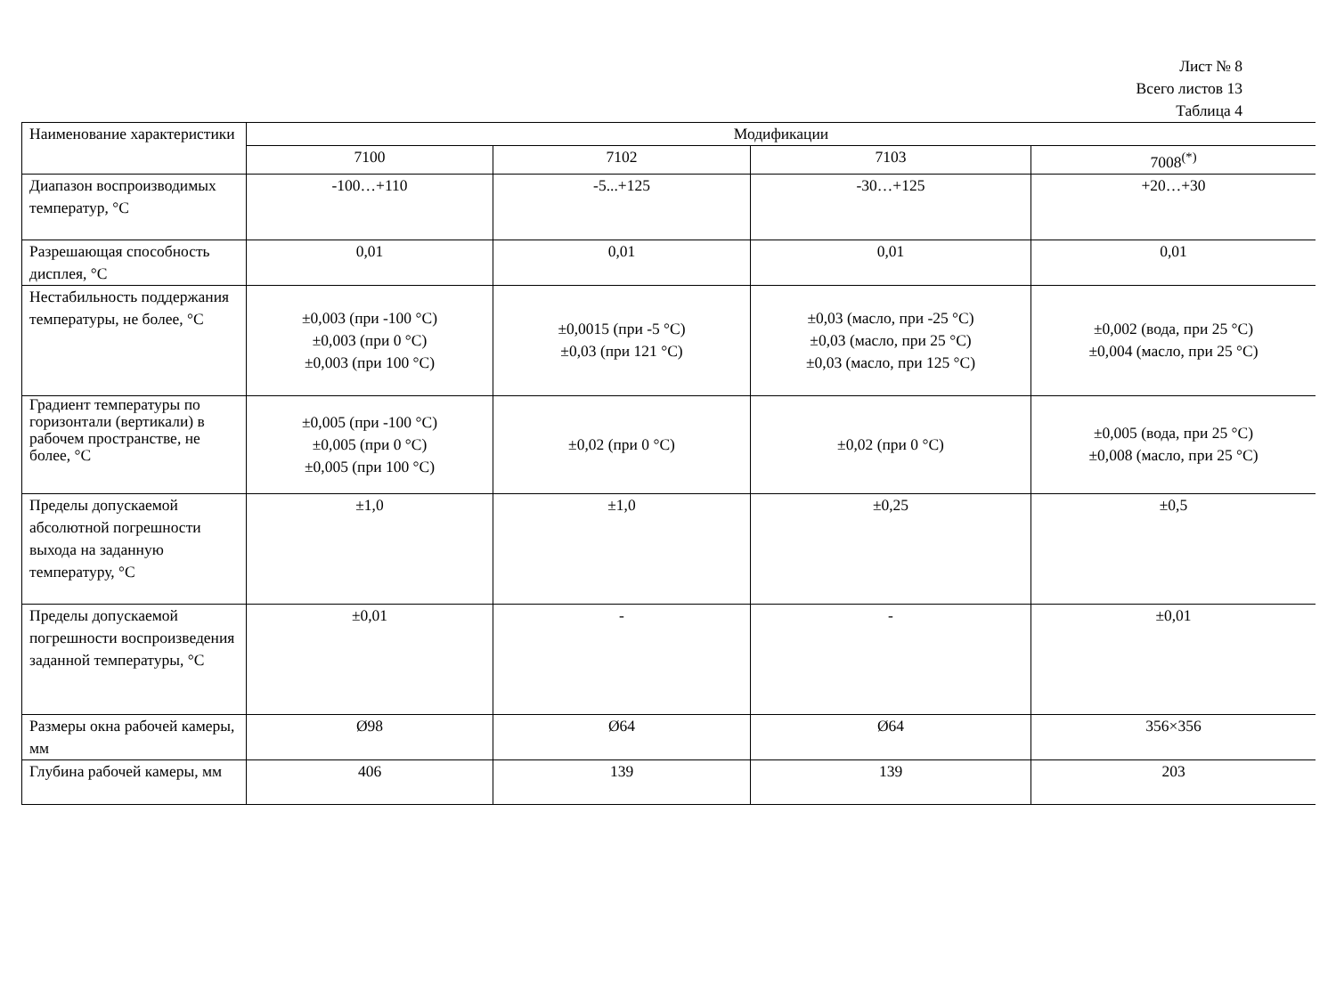Лист № 8
Всего листов 13
Таблица 4
| Наименование характеристики | Модификации | | | |
| --- | --- | --- | --- | --- |
| | 7100 | 7102 | 7103 | 7008<sup>(*)</sup> |
| Диапазон воспроизводимых температур, °С | -100…+110 | -5...+125 | -30…+125 | +20…+30 |
| Разрешающая способность дисплея, °С | 0,01 | 0,01 | 0,01 | 0,01 |
| Нестабильность поддержания температуры, не более, °С | ±0,003 (при -100 °С) ±0,003 (при 0 °С) ±0,003 (при 100 °С) | ±0,0015 (при -5 °С) ±0,03 (при 121 °С) | ±0,03 (масло, при -25 °С) ±0,03 (масло, при 25 °С) ±0,03 (масло, при 125 °С) | ±0,002 (вода, при 25 °С) ±0,004 (масло, при 25 °С) |
| Градиент температуры по горизонтали (вертикали) в рабочем пространстве, не более, °С | ±0,005 (при -100 °С) ±0,005 (при 0 °С) ±0,005 (при 100 °С) | ±0,02 (при 0 °С) | ±0,02 (при 0 °С) | ±0,005 (вода, при 25 °С) ±0,008 (масло, при 25 °С) |
| Пределы допускаемой абсолютной погрешности выхода на заданную температуру, °С | ±1,0 | ±1,0 | ±0,25 | ±0,5 |
| Пределы допускаемой погрешности воспроизведения заданной температуры, °С | ±0,01 | - | - | ±0,01 |
| Размеры окна рабочей камеры, мм | Ø98 | Ø64 | Ø64 | 356×356 |
| Глубина рабочей камеры, мм | 406 | 139 | 139 | 203 |